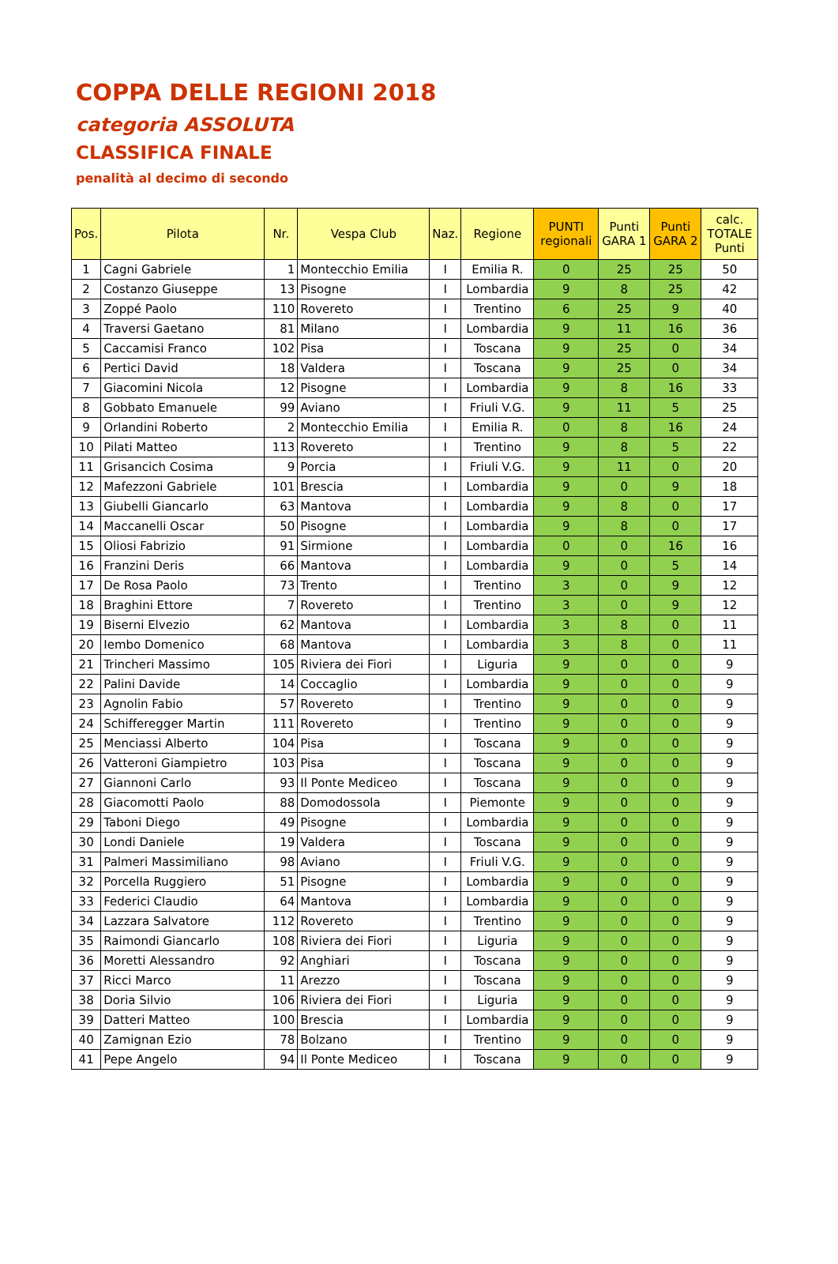COPPA DELLE REGIONI 2018
categoria ASSOLUTA
CLASSIFICA FINALE
penalità al decimo di secondo
| Pos. | Pilota | Nr. | Vespa Club | Naz. | Regione | PUNTI regionali | Punti GARA 1 | Punti GARA 2 | calc. TOTALE Punti |
| --- | --- | --- | --- | --- | --- | --- | --- | --- | --- |
| 1 | Cagni Gabriele | 1 | Montecchio Emilia | I | Emilia R. | 0 | 25 | 25 | 50 |
| 2 | Costanzo Giuseppe | 13 | Pisogne | I | Lombardia | 9 | 8 | 25 | 42 |
| 3 | Zoppé Paolo | 110 | Rovereto | I | Trentino | 6 | 25 | 9 | 40 |
| 4 | Traversi Gaetano | 81 | Milano | I | Lombardia | 9 | 11 | 16 | 36 |
| 5 | Caccamisi Franco | 102 | Pisa | I | Toscana | 9 | 25 | 0 | 34 |
| 6 | Pertici David | 18 | Valdera | I | Toscana | 9 | 25 | 0 | 34 |
| 7 | Giacomini Nicola | 12 | Pisogne | I | Lombardia | 9 | 8 | 16 | 33 |
| 8 | Gobbato Emanuele | 99 | Aviano | I | Friuli V.G. | 9 | 11 | 5 | 25 |
| 9 | Orlandini Roberto | 2 | Montecchio Emilia | I | Emilia R. | 0 | 8 | 16 | 24 |
| 10 | Pilati Matteo | 113 | Rovereto | I | Trentino | 9 | 8 | 5 | 22 |
| 11 | Grisancich Cosima | 9 | Porcia | I | Friuli V.G. | 9 | 11 | 0 | 20 |
| 12 | Mafezzoni Gabriele | 101 | Brescia | I | Lombardia | 9 | 0 | 9 | 18 |
| 13 | Giubelli Giancarlo | 63 | Mantova | I | Lombardia | 9 | 8 | 0 | 17 |
| 14 | Maccanelli Oscar | 50 | Pisogne | I | Lombardia | 9 | 8 | 0 | 17 |
| 15 | Oliosi Fabrizio | 91 | Sirmione | I | Lombardia | 0 | 0 | 16 | 16 |
| 16 | Franzini Deris | 66 | Mantova | I | Lombardia | 9 | 0 | 5 | 14 |
| 17 | De Rosa Paolo | 73 | Trento | I | Trentino | 3 | 0 | 9 | 12 |
| 18 | Braghini Ettore | 7 | Rovereto | I | Trentino | 3 | 0 | 9 | 12 |
| 19 | Biserni Elvezio | 62 | Mantova | I | Lombardia | 3 | 8 | 0 | 11 |
| 20 | Iembo Domenico | 68 | Mantova | I | Lombardia | 3 | 8 | 0 | 11 |
| 21 | Trincheri Massimo | 105 | Riviera dei Fiori | I | Liguria | 9 | 0 | 0 | 9 |
| 22 | Palini Davide | 14 | Coccaglio | I | Lombardia | 9 | 0 | 0 | 9 |
| 23 | Agnolin Fabio | 57 | Rovereto | I | Trentino | 9 | 0 | 0 | 9 |
| 24 | Schifferegger Martin | 111 | Rovereto | I | Trentino | 9 | 0 | 0 | 9 |
| 25 | Menciassi Alberto | 104 | Pisa | I | Toscana | 9 | 0 | 0 | 9 |
| 26 | Vatteroni Giampietro | 103 | Pisa | I | Toscana | 9 | 0 | 0 | 9 |
| 27 | Giannoni Carlo | 93 | Il Ponte Mediceo | I | Toscana | 9 | 0 | 0 | 9 |
| 28 | Giacomotti Paolo | 88 | Domodossola | I | Piemonte | 9 | 0 | 0 | 9 |
| 29 | Taboni Diego | 49 | Pisogne | I | Lombardia | 9 | 0 | 0 | 9 |
| 30 | Londi Daniele | 19 | Valdera | I | Toscana | 9 | 0 | 0 | 9 |
| 31 | Palmeri Massimiliano | 98 | Aviano | I | Friuli V.G. | 9 | 0 | 0 | 9 |
| 32 | Porcella Ruggiero | 51 | Pisogne | I | Lombardia | 9 | 0 | 0 | 9 |
| 33 | Federici Claudio | 64 | Mantova | I | Lombardia | 9 | 0 | 0 | 9 |
| 34 | Lazzara Salvatore | 112 | Rovereto | I | Trentino | 9 | 0 | 0 | 9 |
| 35 | Raimondi Giancarlo | 108 | Riviera dei Fiori | I | Liguria | 9 | 0 | 0 | 9 |
| 36 | Moretti Alessandro | 92 | Anghiari | I | Toscana | 9 | 0 | 0 | 9 |
| 37 | Ricci Marco | 11 | Arezzo | I | Toscana | 9 | 0 | 0 | 9 |
| 38 | Doria Silvio | 106 | Riviera dei Fiori | I | Liguria | 9 | 0 | 0 | 9 |
| 39 | Datteri Matteo | 100 | Brescia | I | Lombardia | 9 | 0 | 0 | 9 |
| 40 | Zamignan Ezio | 78 | Bolzano | I | Trentino | 9 | 0 | 0 | 9 |
| 41 | Pepe Angelo | 94 | Il Ponte Mediceo | I | Toscana | 9 | 0 | 0 | 9 |